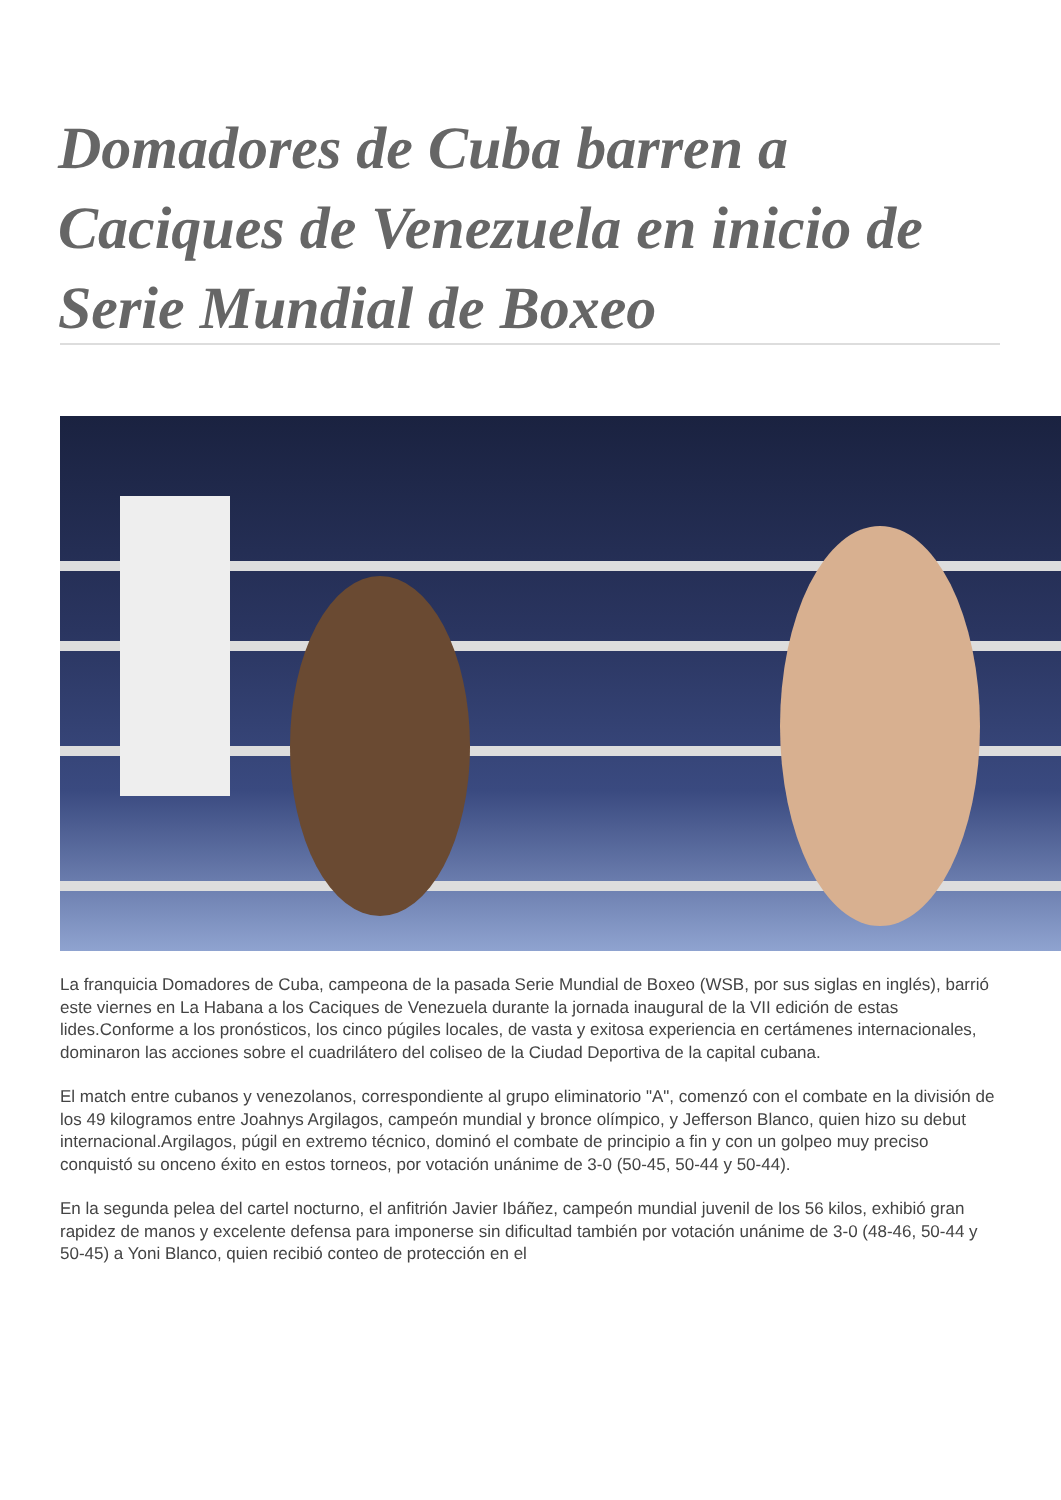Domadores de Cuba barren a Caciques de Venezuela en inicio de Serie Mundial de Boxeo
La franquicia Domadores de Cuba, campeona de la pasada Serie Mundial de Boxeo (WSB, por sus siglas en inglés), barrió este viernes en La Habana a los Caciques de Venezuela durante la jornada inaugural de la VII edición de estas lides.Conforme a los pronósticos, los cinco púgiles locales, de vasta y exitosa experiencia en certámenes internacionales, dominaron las acciones sobre el cuadrilátero del coliseo de la Ciudad Deportiva de la capital cubana.
El match entre cubanos y venezolanos, correspondiente al grupo eliminatorio "A", comenzó con el combate en la división de los 49 kilogramos entre Joahnys Argilagos, campeón mundial y bronce olímpico, y Jefferson Blanco, quien hizo su debut internacional.Argilagos, púgil en extremo técnico, dominó el combate de principio a fin y con un golpeo muy preciso conquistó su onceno éxito en estos torneos, por votación unánime de 3-0 (50-45, 50-44 y 50-44).
En la segunda pelea del cartel nocturno, el anfitrión Javier Ibáñez, campeón mundial juvenil de los 56 kilos, exhibió gran rapidez de manos y excelente defensa para imponerse sin dificultad también por votación unánime de 3-0 (48-46, 50-44 y 50-45) a Yoni Blanco, quien recibió conteo de protección en el